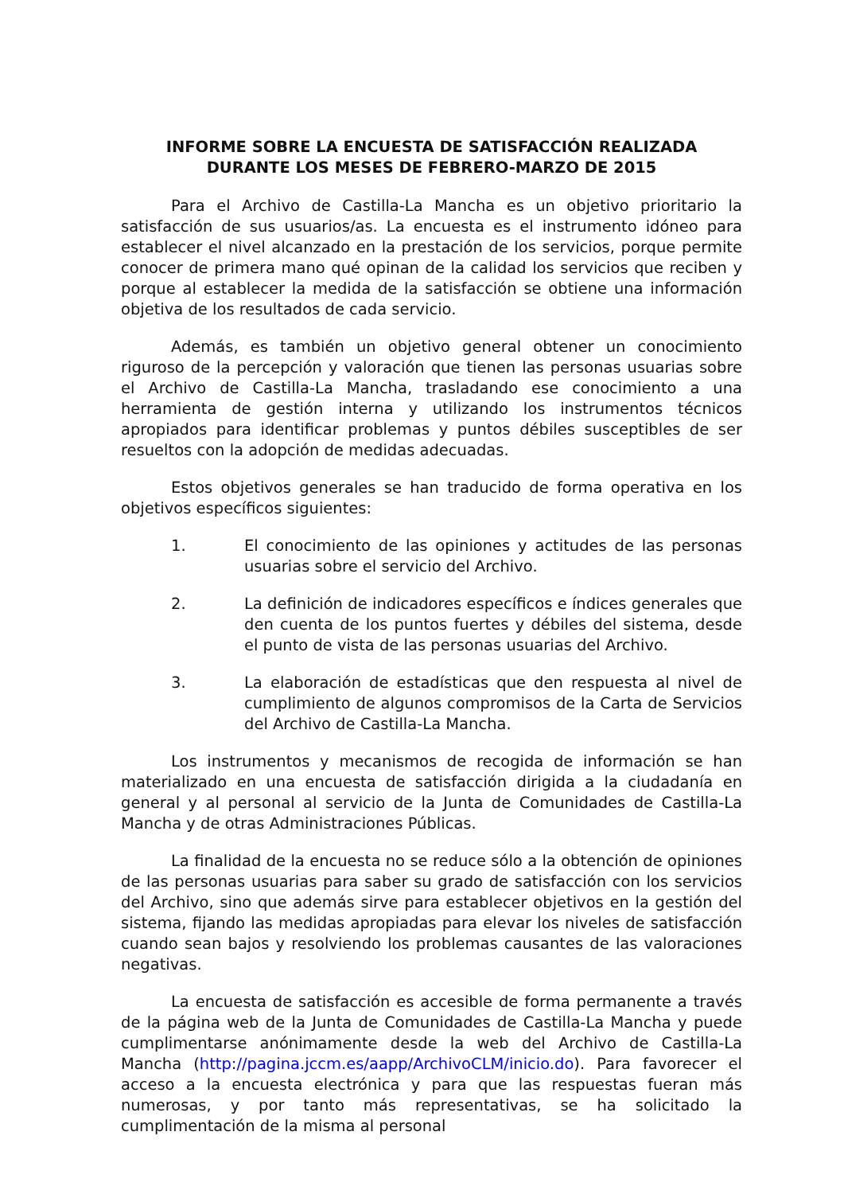INFORME SOBRE LA ENCUESTA DE SATISFACCIÓN REALIZADA
DURANTE LOS MESES DE FEBRERO-MARZO DE 2015
Para el Archivo de Castilla-La Mancha es un objetivo prioritario la satisfacción de sus usuarios/as. La encuesta es el instrumento idóneo para establecer el nivel alcanzado en la prestación de los servicios, porque permite conocer de primera mano qué opinan de la calidad los servicios que reciben y porque al establecer la medida de la satisfacción se obtiene una información objetiva de los resultados de cada servicio.
Además, es también un objetivo general obtener un conocimiento riguroso de la percepción y valoración que tienen las personas usuarias sobre el Archivo de Castilla-La Mancha, trasladando ese conocimiento a una herramienta de gestión interna y utilizando los instrumentos técnicos apropiados para identificar problemas y puntos débiles susceptibles de ser resueltos con la adopción de medidas adecuadas.
Estos objetivos generales se han traducido de forma operativa en los objetivos específicos siguientes:
1. El conocimiento de las opiniones y actitudes de las personas usuarias sobre el servicio del Archivo.
2. La definición de indicadores específicos e índices generales que den cuenta de los puntos fuertes y débiles del sistema, desde el punto de vista de las personas usuarias del Archivo.
3. La elaboración de estadísticas que den respuesta al nivel de cumplimiento de algunos compromisos de la Carta de Servicios del Archivo de Castilla-La Mancha.
Los instrumentos y mecanismos de recogida de información se han materializado en una encuesta de satisfacción dirigida a la ciudadanía en general y al personal al servicio de la Junta de Comunidades de Castilla-La Mancha y de otras Administraciones Públicas.
La finalidad de la encuesta no se reduce sólo a la obtención de opiniones de las personas usuarias para saber su grado de satisfacción con los servicios del Archivo, sino que además sirve para establecer objetivos en la gestión del sistema, fijando las medidas apropiadas para elevar los niveles de satisfacción cuando sean bajos y resolviendo los problemas causantes de las valoraciones negativas.
La encuesta de satisfacción es accesible de forma permanente a través de la página web de la Junta de Comunidades de Castilla-La Mancha y puede cumplimentarse anónimamente desde la web del Archivo de Castilla-La Mancha (http://pagina.jccm.es/aapp/ArchivoCLM/inicio.do). Para favorecer el acceso a la encuesta electrónica y para que las respuestas fueran más numerosas, y por tanto más representativas, se ha solicitado la cumplimentación de la misma al personal